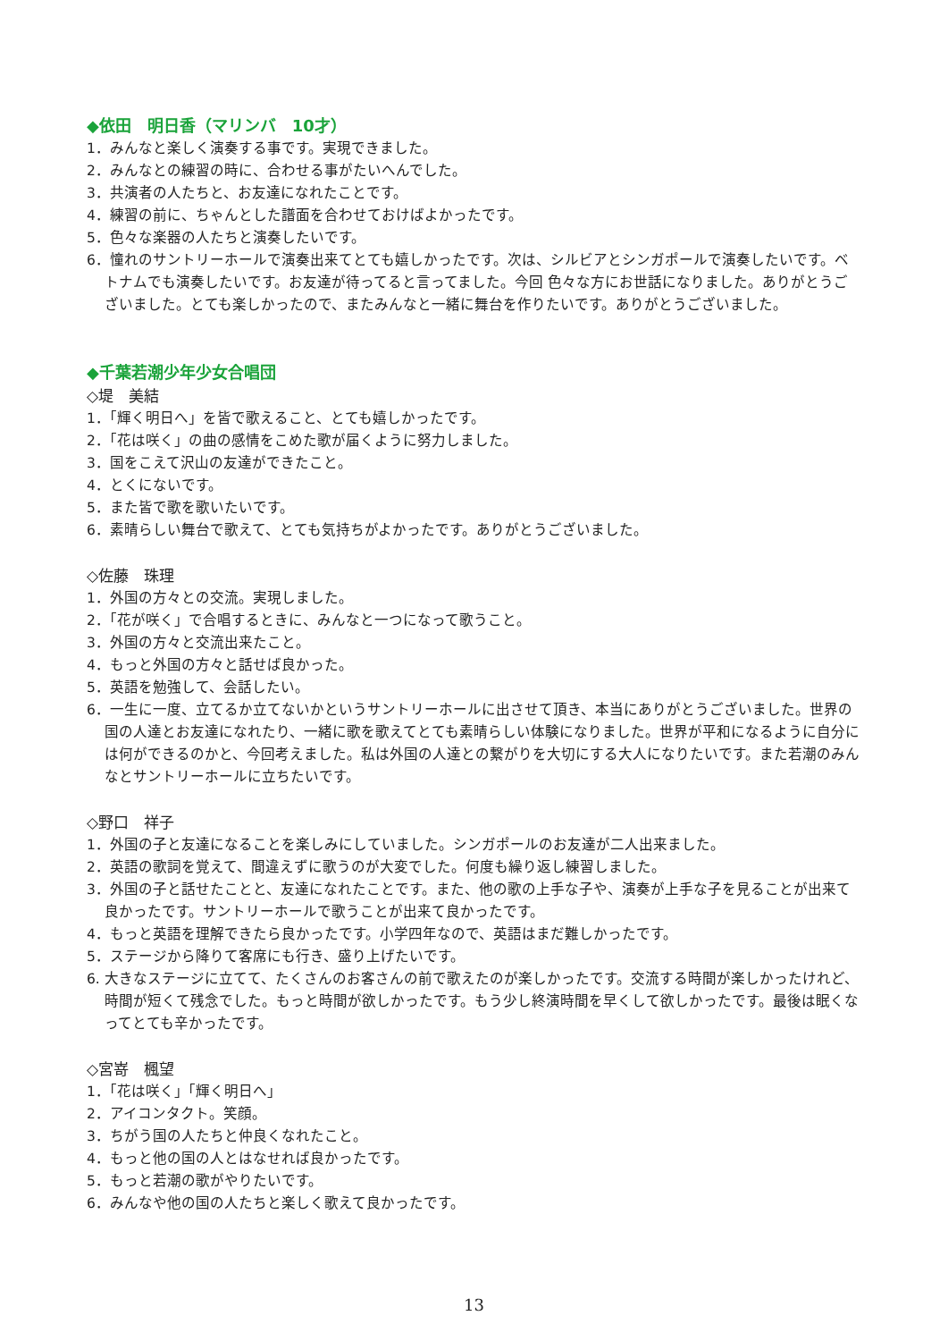◆依田　明日香（マリンバ　10才）
1．みんなと楽しく演奏する事です。実現できました。
2．みんなとの練習の時に、合わせる事がたいへんでした。
3．共演者の人たちと、お友達になれたことです。
4．練習の前に、ちゃんとした譜面を合わせておけばよかったです。
5．色々な楽器の人たちと演奏したいです。
6．憧れのサントリーホールで演奏出来てとても嬉しかったです。次は、シルビアとシンガポールで演奏したいです。ベトナムでも演奏したいです。お友達が待ってると言ってました。今回 色々な方にお世話になりました。ありがとうございました。とても楽しかったので、またみんなと一緒に舞台を作りたいです。ありがとうございました。
◆千葉若潮少年少女合唱団
◇堤　美結
1．「輝く明日へ」を皆で歌えること、とても嬉しかったです。
2．「花は咲く」の曲の感情をこめた歌が届くように努力しました。
3．国をこえて沢山の友達ができたこと。
4．とくにないです。
5．また皆で歌を歌いたいです。
6．素晴らしい舞台で歌えて、とても気持ちがよかったです。ありがとうございました。
◇佐藤　珠理
1．外国の方々との交流。実現しました。
2．「花が咲く」で合唱するときに、みんなと一つになって歌うこと。
3．外国の方々と交流出来たこと。
4．もっと外国の方々と話せば良かった。
5．英語を勉強して、会話したい。
6．一生に一度、立てるか立てないかというサントリーホールに出させて頂き、本当にありがとうございました。世界の国の人達とお友達になれたり、一緒に歌を歌えてとても素晴らしい体験になりました。世界が平和になるように自分には何ができるのかと、今回考えました。私は外国の人達との繋がりを大切にする大人になりたいです。また若潮のみんなとサントリーホールに立ちたいです。
◇野口　祥子
1．外国の子と友達になることを楽しみにしていました。シンガポールのお友達が二人出来ました。
2．英語の歌詞を覚えて、間違えずに歌うのが大変でした。何度も繰り返し練習しました。
3．外国の子と話せたことと、友達になれたことです。また、他の歌の上手な子や、演奏が上手な子を見ることが出来て良かったです。サントリーホールで歌うことが出来て良かったです。
4．もっと英語を理解できたら良かったです。小学四年なので、英語はまだ難しかったです。
5．ステージから降りて客席にも行き、盛り上げたいです。
6. 大きなステージに立てて、たくさんのお客さんの前で歌えたのが楽しかったです。交流する時間が楽しかったけれど、時間が短くて残念でした。もっと時間が欲しかったです。もう少し終演時間を早くして欲しかったです。最後は眠くなってとても辛かったです。
◇宮嵜　楓望
1．「花は咲く」「輝く明日へ」
2．アイコンタクト。笑顔。
3．ちがう国の人たちと仲良くなれたこと。
4．もっと他の国の人とはなせれば良かったです。
5．もっと若潮の歌がやりたいです。
6．みんなや他の国の人たちと楽しく歌えて良かったです。
13